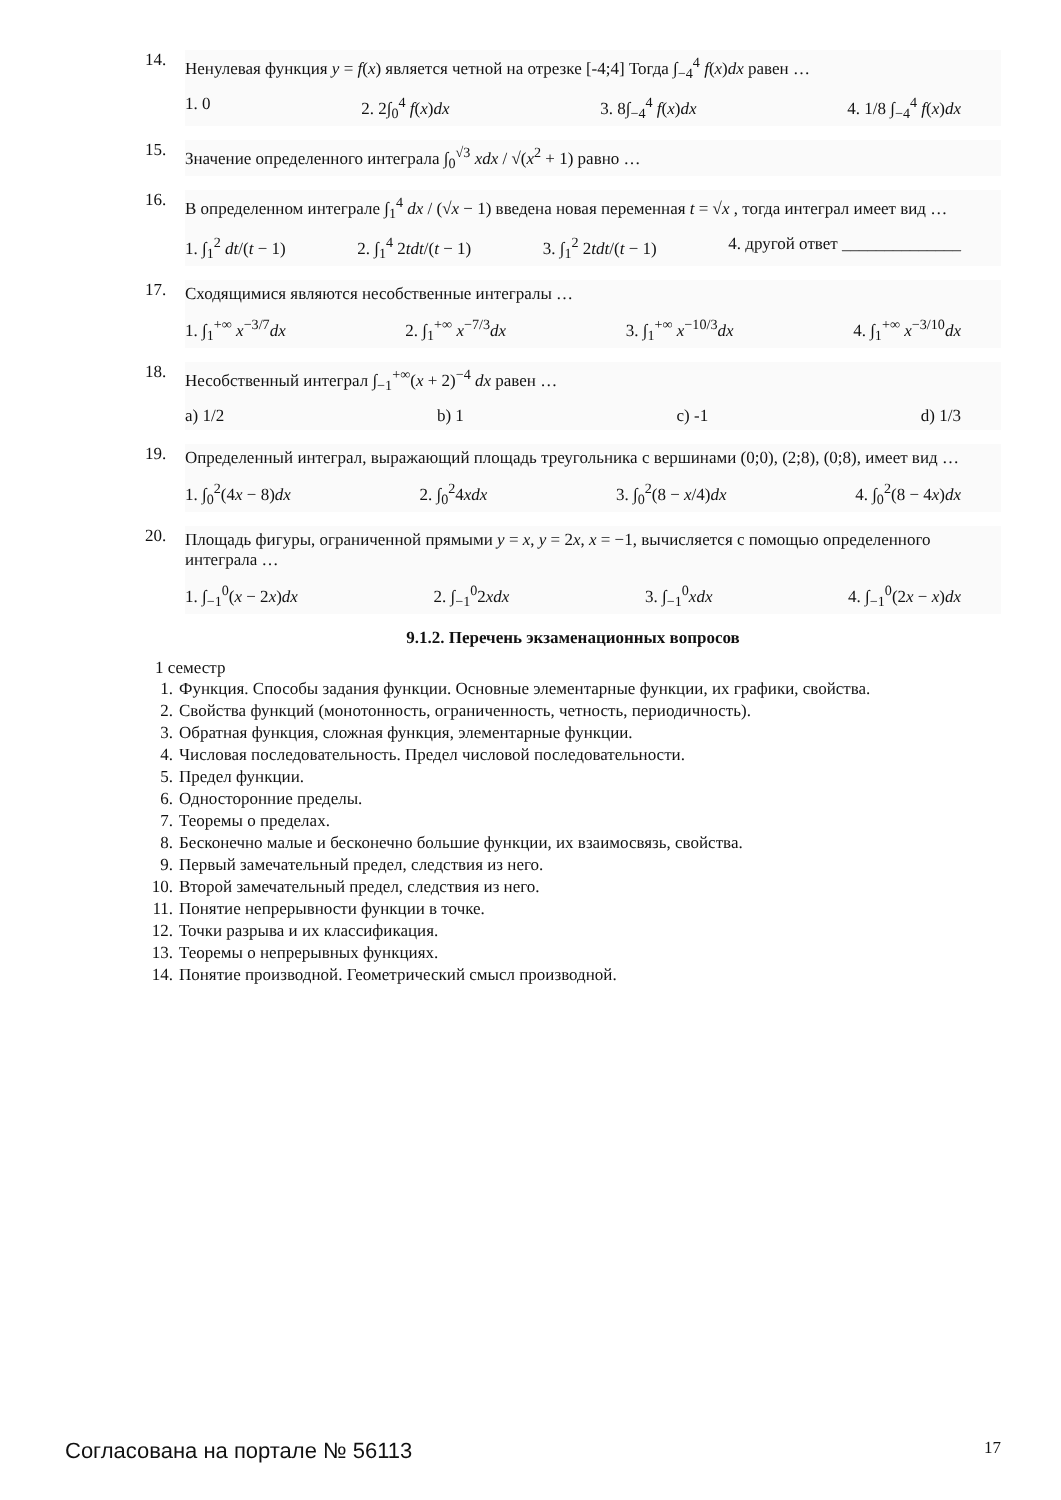14.
Ненулевая функция y = f(x) является четной на отрезке [-4;4] Тогда ∫<sub>−4</sub><sup>4</sup> f(x)dx равен …
1. 0 2. 2∫<sub>0</sub><sup>4</sup> f(x)dx 3. 8∫<sub>−4</sub><sup>4</sup> f(x)dx 4. 1/8 ∫<sub>−4</sub><sup>4</sup> f(x)dx
15.
Значение определенного интеграла ∫<sub>0</sub><sup>√3</sup> xdx / √(x<sup>2</sup> + 1) равно …
16.
В определенном интеграле ∫<sub>1</sub><sup>4</sup> dx / (√x − 1) введена новая переменная t = √x , тогда интеграл имеет вид …
1. ∫<sub>1</sub><sup>2</sup> dt/(t − 1) 2. ∫<sub>1</sub><sup>4</sup> 2tdt/(t − 1) 3. ∫<sub>1</sub><sup>2</sup> 2tdt/(t − 1) 4. другой ответ ______________
17.
Сходящимися являются несобственные интегралы …
1. ∫<sub>1</sub><sup>+∞</sup> x<sup>−3/7</sup>dx 2. ∫<sub>1</sub><sup>+∞</sup> x<sup>−7/3</sup>dx 3. ∫<sub>1</sub><sup>+∞</sup> x<sup>−10/3</sup>dx 4. ∫<sub>1</sub><sup>+∞</sup> x<sup>−3/10</sup>dx
18.
Несобственный интеграл ∫<sub>−1</sub><sup>+∞</sup>(x + 2)<sup>−4</sup> dx равен …
a) 1/2 b) 1 c) -1 d) 1/3
19.
Определенный интеграл, выражающий площадь треугольника с вершинами (0;0), (2;8), (0;8), имеет вид …
1. ∫<sub>0</sub><sup>2</sup>(4x − 8)dx 2. ∫<sub>0</sub><sup>2</sup>4xdx 3. ∫<sub>0</sub><sup>2</sup>(8 − x/4)dx 4. ∫<sub>0</sub><sup>2</sup>(8 − 4x)dx
20.
Площадь фигуры, ограниченной прямыми y = x, y = 2x, x = −1, вычисляется с помощью определенного интеграла …
1. ∫<sub>−1</sub><sup>0</sup>(x − 2x)dx 2. ∫<sub>−1</sub><sup>0</sup>2xdx 3. ∫<sub>−1</sub><sup>0</sup>xdx 4. ∫<sub>−1</sub><sup>0</sup>(2x − x)dx
9.1.2. Перечень экзаменационных вопросов
1 семестр
1. Функция. Способы задания функции. Основные элементарные функции, их графики, свойства.
2. Свойства функций (монотонность, ограниченность, четность, периодичность).
3. Обратная функция, сложная функция, элементарные функции.
4. Числовая последовательность. Предел числовой последовательности.
5. Предел функции.
6. Односторонние пределы.
7. Теоремы о пределах.
8. Бесконечно малые и бесконечно большие функции, их взаимосвязь, свойства.
9. Первый замечательный предел, следствия из него.
10. Второй замечательный предел, следствия из него.
11. Понятие непрерывности функции в точке.
12. Точки разрыва и их классификация.
13. Теоремы о непрерывных функциях.
14. Понятие производной. Геометрический смысл производной.
Согласована на портале № 56113 17